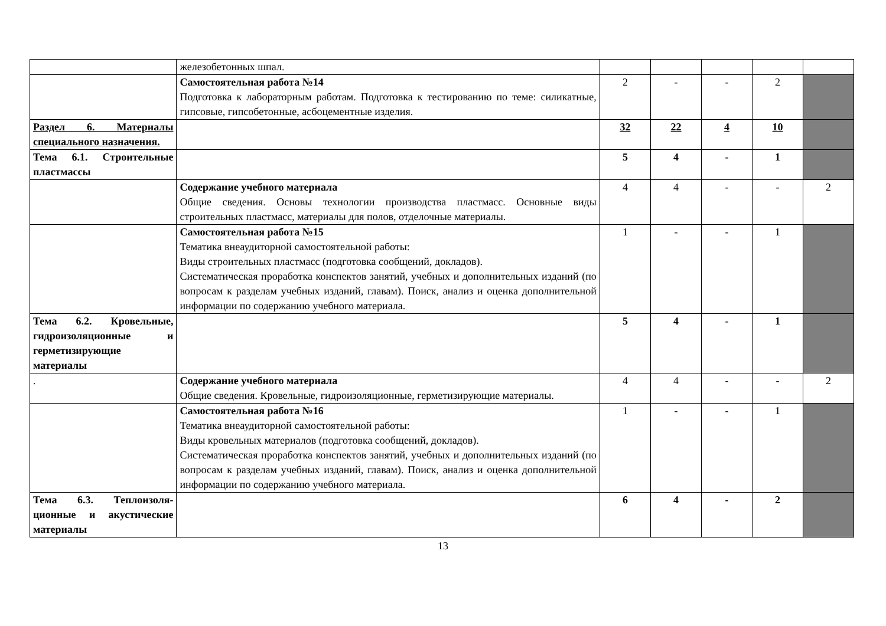| | железобетонных шпал. | | | | | |
| | Самостоятельная работа №14 Подготовка к лабораторным работам. Подготовка к тестированию по теме: силикатные, гипсовые, гипсобетонные, асбоцементные изделия. | 2 | - | - | 2 | |
| Раздел 6. Материалы специального назначения. | | 32 | 22 | 4 | 10 | |
| Тема 6.1. Строительные пластмассы | | 5 | 4 | - | 1 | |
| | Содержание учебного материала Общие сведения. Основы технологии производства пластмасс. Основные виды строительных пластмасс, материалы для полов, отделочные материалы. | 4 | 4 | - | - | 2 |
| | Самостоятельная работа №15 Тематика внеаудиторной самостоятельной работы: Виды строительных пластмасс (подготовка сообщений, докладов). Систематическая проработка конспектов занятий, учебных и дополнительных изданий (по вопросам к разделам учебных изданий, главам). Поиск, анализ и оценка дополнительной информации по содержанию учебного материала. | 1 | - | - | 1 | |
| Тема 6.2. Кровельные, гидроизоляционные и герметизирующие материалы | | 5 | 4 | - | 1 | |
| . | Содержание учебного материала Общие сведения. Кровельные, гидроизоляционные, герметизирующие материалы. | 4 | 4 | - | - | 2 |
| | Самостоятельная работа №16 Тематика внеаудиторной самостоятельной работы: Виды кровельных материалов (подготовка сообщений, докладов). Систематическая проработка конспектов занятий, учебных и дополнительных изданий (по вопросам к разделам учебных изданий, главам). Поиск, анализ и оценка дополнительной информации по содержанию учебного материала. | 1 | - | - | 1 | |
| Тема 6.3. Теплоизоля-ционные и акустические материалы | | 6 | 4 | - | 2 | |
13